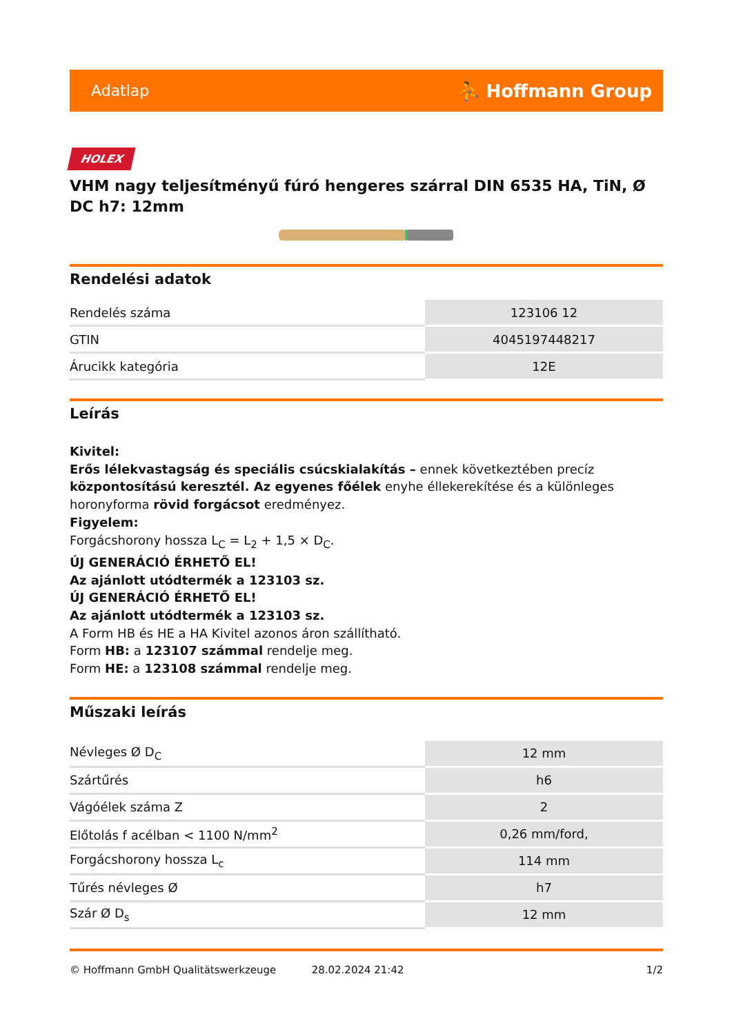Adatlap ⛹ Hoffmann Group
HOLEX
VHM nagy teljesítményű fúró hengeres szárral DIN 6535 HA, TiN, Ø DC h7: 12mm
Rendelési adatok
| Rendelés száma | 123106 12 |
| GTIN | 4045197448217 |
| Árucikk kategória | 12E |
Leírás
Kivitel:
Erős lélekvastagság és speciális csúcskialakítás – ennek következtében precíz központosítású keresztél. Az egyenes főélek enyhe éllekerekítése és a különleges horonyforma rövid forgácsot eredményez.
Figyelem:
Forgácshorony hossza L<sub>C</sub> = L<sub>2</sub> + 1,5 × D<sub>C</sub>.
ÚJ GENERÁCIÓ ÉRHETŐ EL!
Az ajánlott utódtermék a 123103 sz.
ÚJ GENERÁCIÓ ÉRHETŐ EL!
Az ajánlott utódtermék a 123103 sz.
A Form HB és HE a HA Kivitel azonos áron szállítható.
Form HB: a 123107 számmal rendelje meg.
Form HE: a 123108 számmal rendelje meg.
Műszaki leírás
| Névleges Ø D<sub>C</sub> | 12 mm |
| Szártűrés | h6 |
| Vágóélek száma Z | 2 |
| Előtolás f acélban < 1100 N/mm<sup>2</sup> | 0,26 mm/ford, |
| Forgácshorony hossza L<sub>c</sub> | 114 mm |
| Tűrés névleges Ø | h7 |
| Szár Ø D<sub>s</sub> | 12 mm |
© Hoffmann GmbH Qualitätswerkzeuge 28.02.2024 21:42 1/2